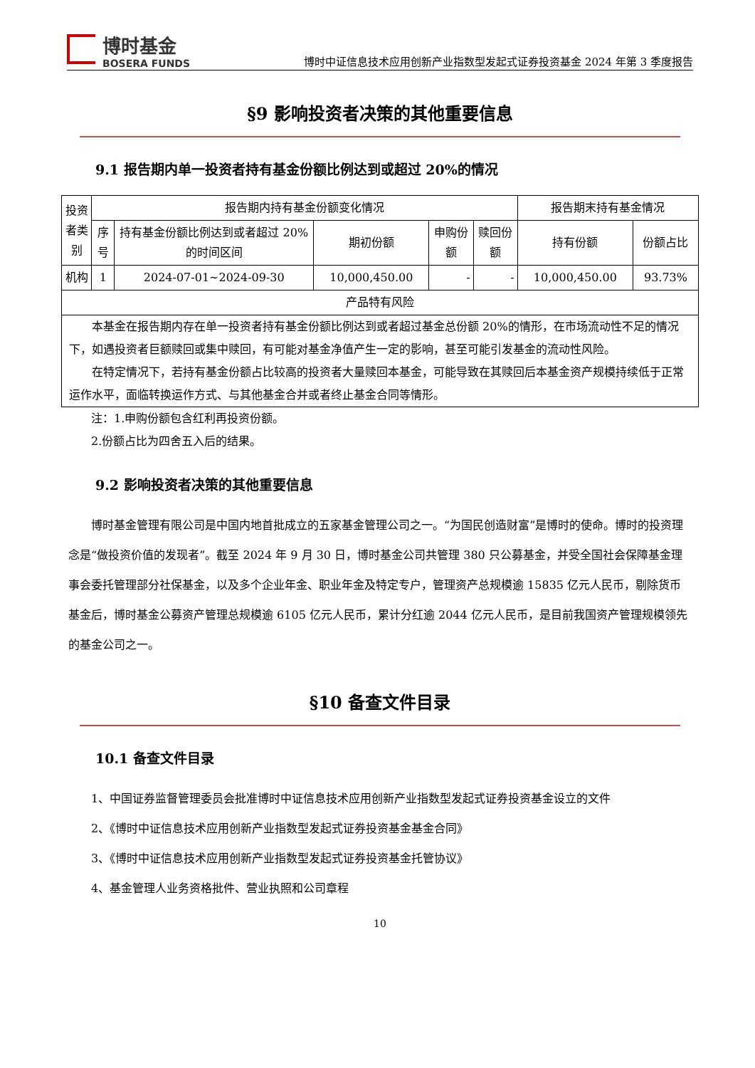博时基金
BOSERA FUNDS
博时中证信息技术应用创新产业指数型发起式证券投资基金 2024 年第 3 季度报告
§9 影响投资者决策的其他重要信息
9.1 报告期内单一投资者持有基金份额比例达到或超过 20%的情况
| 投资 者类 别 | 报告期内持有基金份额变化情况 | | | | | 报告期末持有基金情况 | |
| | 序 号 | 持有基金份额比例达到或者超过 20%的时间区间 | 期初份额 | 申购份额 | 赎回份额 | 持有份额 | 份额占比 |
| 机构 | 1 | 2024-07-01~2024-09-30 | 10,000,450.00 | - | - | 10,000,450.00 | 93.73% |
| 产品特有风险 | | | | | | | |
| 本基金在报告期内存在单一投资者持有基金份额比例达到或者超过基金总份额 20%的情形，在市场流动性不足的情况下，如遇投资者巨额赎回或集中赎回，有可能对基金净值产生一定的影响，甚至可能引发基金的流动性风险。 在特定情况下，若持有基金份额占比较高的投资者大量赎回本基金，可能导致在其赎回后本基金资产规模持续低于正常运作水平，面临转换运作方式、与其他基金合并或者终止基金合同等情形。 | | | | | | | |
注：1.申购份额包含红利再投资份额。
2.份额占比为四舍五入后的结果。
9.2 影响投资者决策的其他重要信息
博时基金管理有限公司是中国内地首批成立的五家基金管理公司之一。“为国民创造财富”是博时的使命。博时的投资理念是“做投资价值的发现者”。截至 2024 年 9 月 30 日，博时基金公司共管理 380 只公募基金，并受全国社会保障基金理事会委托管理部分社保基金，以及多个企业年金、职业年金及特定专户，管理资产总规模逾 15835 亿元人民币，剔除货币基金后，博时基金公募资产管理总规模逾 6105 亿元人民币，累计分红逾 2044 亿元人民币，是目前我国资产管理规模领先的基金公司之一。
§10 备查文件目录
10.1 备查文件目录
1、中国证券监督管理委员会批准博时中证信息技术应用创新产业指数型发起式证券投资基金设立的文件
2、《博时中证信息技术应用创新产业指数型发起式证券投资基金基金合同》
3、《博时中证信息技术应用创新产业指数型发起式证券投资基金托管协议》
4、基金管理人业务资格批件、营业执照和公司章程
10